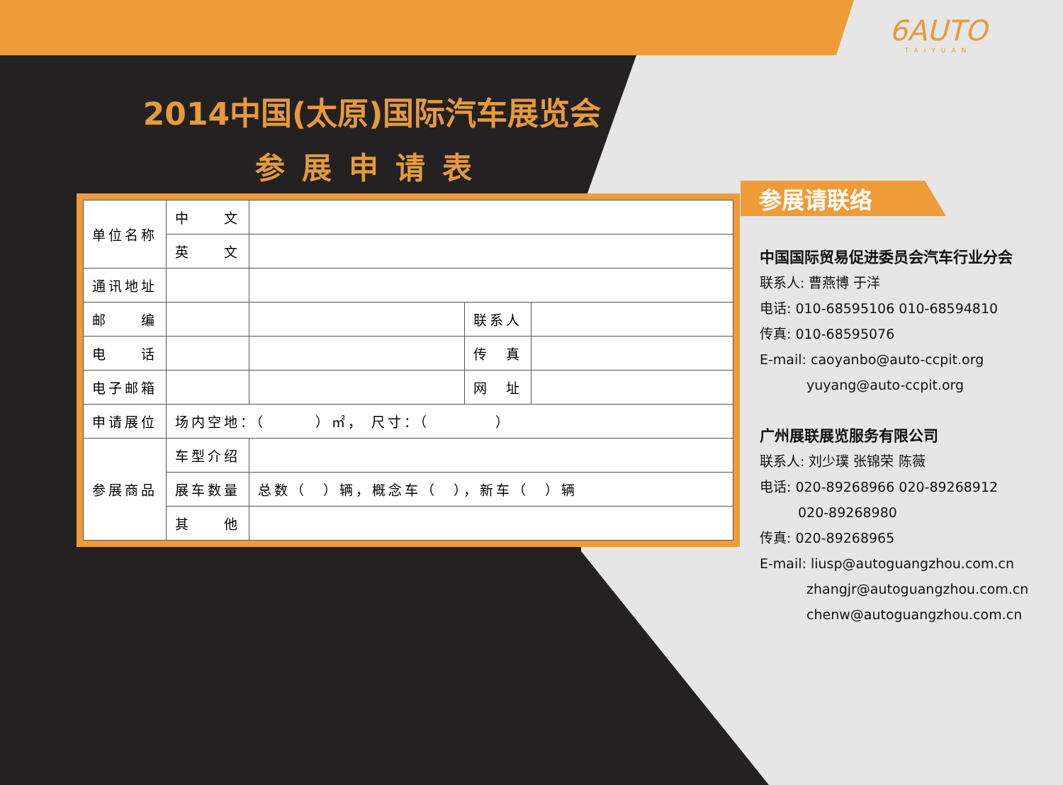6AUTO
TAIYUAN
2014中国(太原)国际汽车展览会
参展申请表
| 单位名称 | 中 文 | | | |
| | 英 文 | | | |
| 通讯地址 | | | | |
| 邮 编 | | | 联系人 | |
| 电 话 | | | 传 真 | |
| 电子邮箱 | | | 网 址 | |
| 申请展位 | 场内空地：（ ）㎡， 尺寸：（ ） | | | |
| 参展商品 | 车型介绍 | | | |
| | 展车数量 | 总数（ ）辆，概念车（ ），新车（ ）辆 | | |
| | 其 他 | | | |
参展请联络
中国国际贸易促进委员会汽车行业分会
联系人: 曹燕博 于洋
电话: 010-68595106 010-68594810
传真: 010-68595076
E-mail: caoyanbo@auto-ccpit.org
yuyang@auto-ccpit.org
广州展联展览服务有限公司
联系人: 刘少璞 张锦荣 陈薇
电话: 020-89268966 020-89268912
020-89268980
传真: 020-89268965
E-mail: liusp@autoguangzhou.com.cn
zhangjr@autoguangzhou.com.cn
chenw@autoguangzhou.com.cn